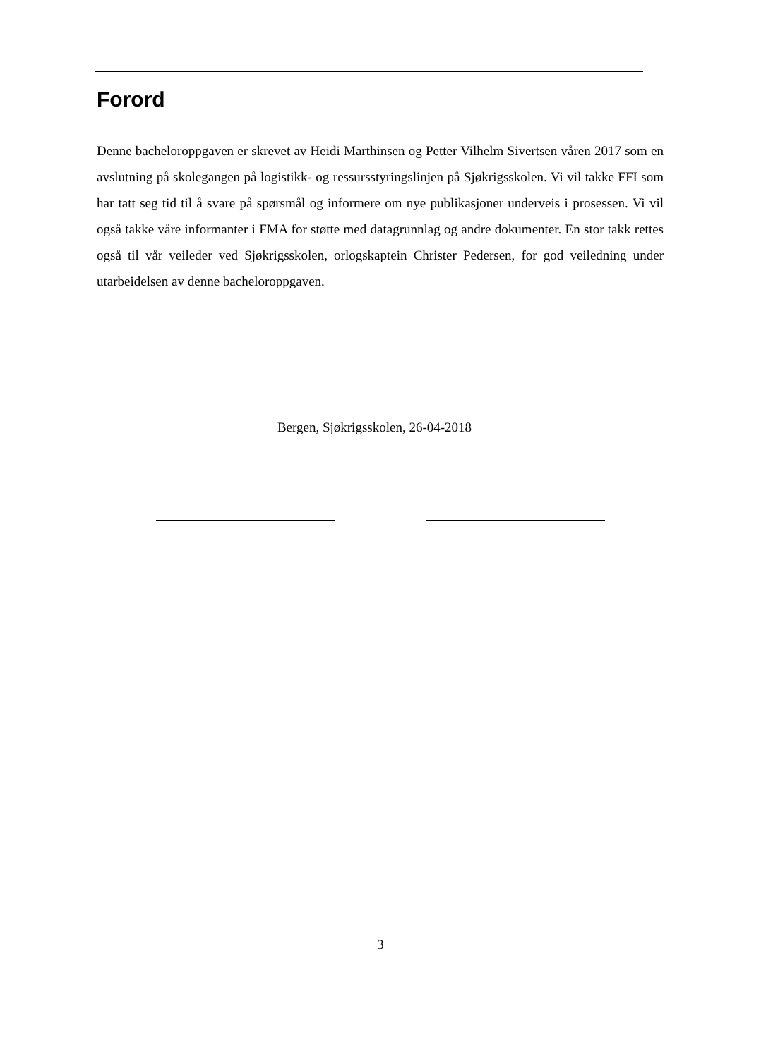Forord
Denne bacheloroppgaven er skrevet av Heidi Marthinsen og Petter Vilhelm Sivertsen våren 2017 som en avslutning på skolegangen på logistikk- og ressursstyringslinjen på Sjøkrigsskolen. Vi vil takke FFI som har tatt seg tid til å svare på spørsmål og informere om nye publikasjoner underveis i prosessen. Vi vil også takke våre informanter i FMA for støtte med datagrunnlag og andre dokumenter. En stor takk rettes også til vår veileder ved Sjøkrigsskolen, orlogskaptein Christer Pedersen, for god veiledning under utarbeidelsen av denne bacheloroppgaven.
Bergen, Sjøkrigsskolen, 26-04-2018
3